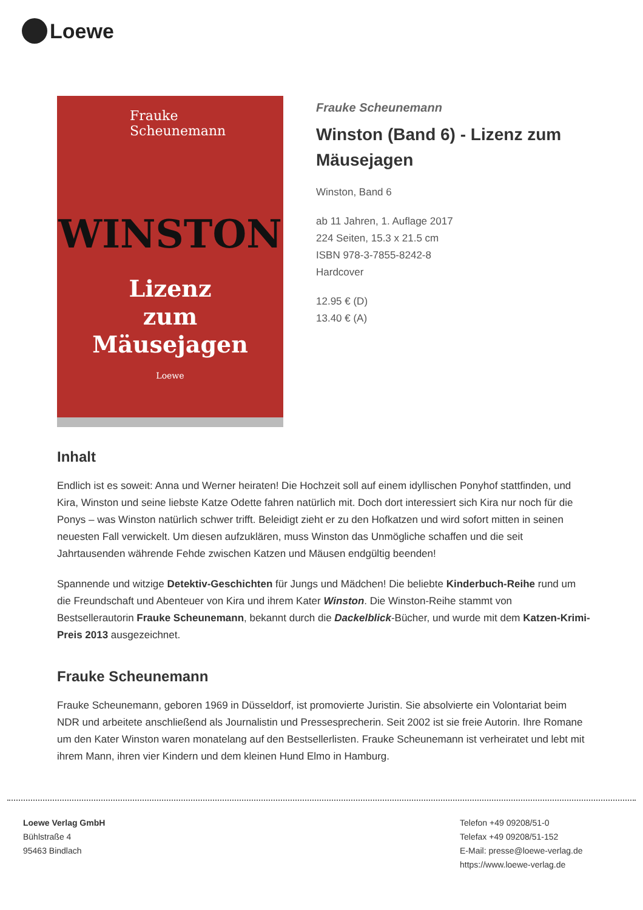Loewe
Frauke
Scheunemann
WINSTON
Lizenz
zum
Mäusejagen
Loewe
Frauke Scheunemann
Winston (Band 6) - Lizenz zum Mäusejagen
Winston, Band 6
ab 11 Jahren, 1. Auflage 2017
224 Seiten, 15.3 x 21.5 cm
ISBN 978-3-7855-8242-8
Hardcover
12.95 € (D)
13.40 € (A)
Inhalt
Endlich ist es soweit: Anna und Werner heiraten! Die Hochzeit soll auf einem idyllischen Ponyhof stattfinden, und Kira, Winston und seine liebste Katze Odette fahren natürlich mit. Doch dort interessiert sich Kira nur noch für die Ponys – was Winston natürlich schwer trifft. Beleidigt zieht er zu den Hofkatzen und wird sofort mitten in seinen neuesten Fall verwickelt. Um diesen aufzuklären, muss Winston das Unmögliche schaffen und die seit Jahrtausenden währende Fehde zwischen Katzen und Mäusen endgültig beenden!
Spannende und witzige Detektiv-Geschichten für Jungs und Mädchen! Die beliebte Kinderbuch-Reihe rund um die Freundschaft und Abenteuer von Kira und ihrem Kater Winston. Die Winston-Reihe stammt von Bestsellerautorin Frauke Scheunemann, bekannt durch die Dackelblick-Bücher, und wurde mit dem Katzen-Krimi-Preis 2013 ausgezeichnet.
Frauke Scheunemann
Frauke Scheunemann, geboren 1969 in Düsseldorf, ist promovierte Juristin. Sie absolvierte ein Volontariat beim NDR und arbeitete anschließend als Journalistin und Pressesprecherin. Seit 2002 ist sie freie Autorin. Ihre Romane um den Kater Winston waren monatelang auf den Bestsellerlisten. Frauke Scheunemann ist verheiratet und lebt mit ihrem Mann, ihren vier Kindern und dem kleinen Hund Elmo in Hamburg.
Loewe Verlag GmbH
Bühlstraße 4
95463 Bindlach
Telefon +49 09208/51-0
Telefax +49 09208/51-152
E-Mail: presse@loewe-verlag.de
https://www.loewe-verlag.de